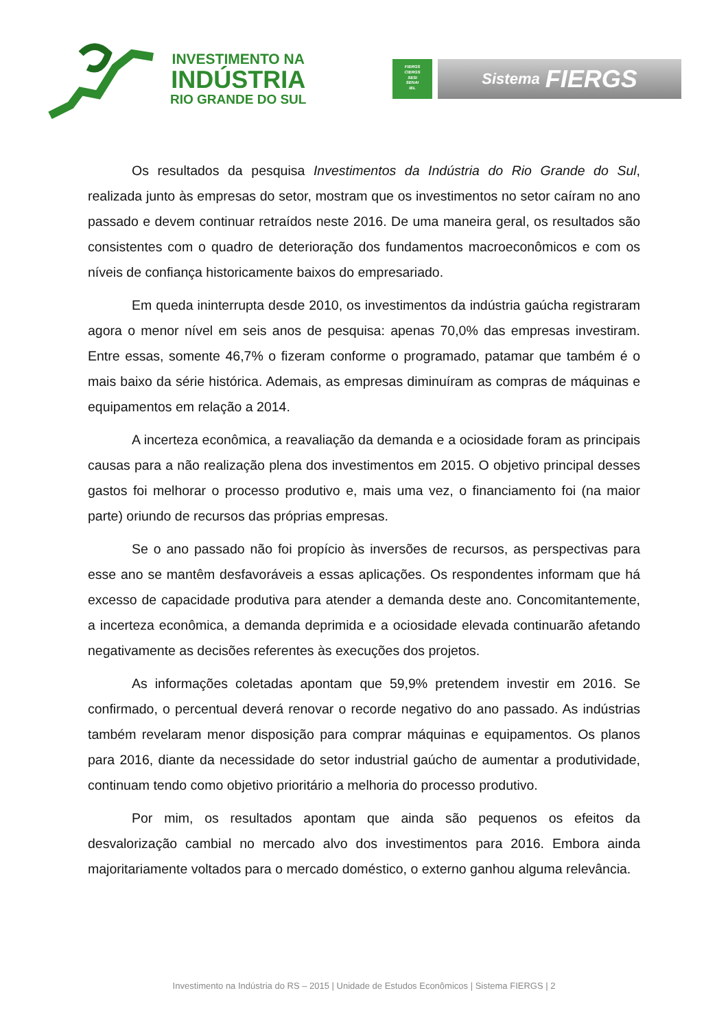INVESTIMENTO NA
INDÚSTRIA
RIO GRANDE DO SUL
FIERGS
CIERGS
SESI
SENAI
IEL
Sistema FIERGS
Os resultados da pesquisa Investimentos da Indústria do Rio Grande do Sul, realizada junto às empresas do setor, mostram que os investimentos no setor caíram no ano passado e devem continuar retraídos neste 2016. De uma maneira geral, os resultados são consistentes com o quadro de deterioração dos fundamentos macroeconômicos e com os níveis de confiança historicamente baixos do empresariado.
Em queda ininterrupta desde 2010, os investimentos da indústria gaúcha registraram agora o menor nível em seis anos de pesquisa: apenas 70,0% das empresas investiram. Entre essas, somente 46,7% o fizeram conforme o programado, patamar que também é o mais baixo da série histórica. Ademais, as empresas diminuíram as compras de máquinas e equipamentos em relação a 2014.
A incerteza econômica, a reavaliação da demanda e a ociosidade foram as principais causas para a não realização plena dos investimentos em 2015. O objetivo principal desses gastos foi melhorar o processo produtivo e, mais uma vez, o financiamento foi (na maior parte) oriundo de recursos das próprias empresas.
Se o ano passado não foi propício às inversões de recursos, as perspectivas para esse ano se mantêm desfavoráveis a essas aplicações. Os respondentes informam que há excesso de capacidade produtiva para atender a demanda deste ano. Concomitantemente, a incerteza econômica, a demanda deprimida e a ociosidade elevada continuarão afetando negativamente as decisões referentes às execuções dos projetos.
As informações coletadas apontam que 59,9% pretendem investir em 2016. Se confirmado, o percentual deverá renovar o recorde negativo do ano passado. As indústrias também revelaram menor disposição para comprar máquinas e equipamentos. Os planos para 2016, diante da necessidade do setor industrial gaúcho de aumentar a produtividade, continuam tendo como objetivo prioritário a melhoria do processo produtivo.
Por mim, os resultados apontam que ainda são pequenos os efeitos da desvalorização cambial no mercado alvo dos investimentos para 2016. Embora ainda majoritariamente voltados para o mercado doméstico, o externo ganhou alguma relevância.
Investimento na Indústria do RS – 2015 | Unidade de Estudos Econômicos | Sistema FIERGS | 2